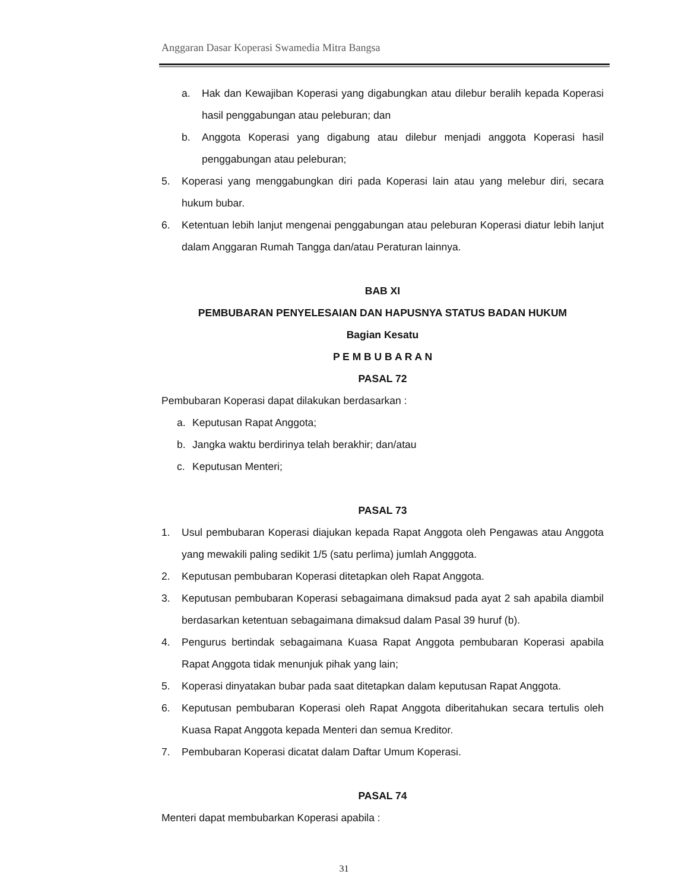Anggaran Dasar Koperasi Swamedia Mitra Bangsa
a. Hak dan Kewajiban Koperasi yang digabungkan atau dilebur beralih kepada Koperasi hasil penggabungan atau peleburan; dan
b. Anggota Koperasi yang digabung atau dilebur menjadi anggota Koperasi hasil penggabungan atau peleburan;
5. Koperasi yang menggabungkan diri pada Koperasi lain atau yang melebur diri, secara hukum bubar.
6. Ketentuan lebih lanjut mengenai penggabungan atau peleburan Koperasi diatur lebih lanjut dalam Anggaran Rumah Tangga dan/atau Peraturan lainnya.
BAB XI
PEMBUBARAN PENYELESAIAN DAN HAPUSNYA STATUS BADAN HUKUM
Bagian Kesatu
P E M B U B A R A N
PASAL 72
Pembubaran Koperasi dapat dilakukan berdasarkan :
a. Keputusan Rapat Anggota;
b. Jangka waktu berdirinya telah berakhir; dan/atau
c. Keputusan Menteri;
PASAL 73
1. Usul pembubaran Koperasi diajukan kepada Rapat Anggota oleh Pengawas atau Anggota yang mewakili paling sedikit 1/5 (satu perlima) jumlah Angggota.
2. Keputusan pembubaran Koperasi ditetapkan oleh Rapat Anggota.
3. Keputusan pembubaran Koperasi sebagaimana dimaksud pada ayat 2 sah apabila diambil berdasarkan ketentuan sebagaimana dimaksud dalam Pasal 39 huruf (b).
4. Pengurus bertindak sebagaimana Kuasa Rapat Anggota pembubaran Koperasi apabila Rapat Anggota tidak menunjuk pihak yang lain;
5. Koperasi dinyatakan bubar pada saat ditetapkan dalam keputusan Rapat Anggota.
6. Keputusan pembubaran Koperasi oleh Rapat Anggota diberitahukan secara tertulis oleh Kuasa Rapat Anggota kepada Menteri dan semua Kreditor.
7. Pembubaran Koperasi dicatat dalam Daftar Umum Koperasi.
PASAL 74
Menteri dapat membubarkan Koperasi apabila :
31